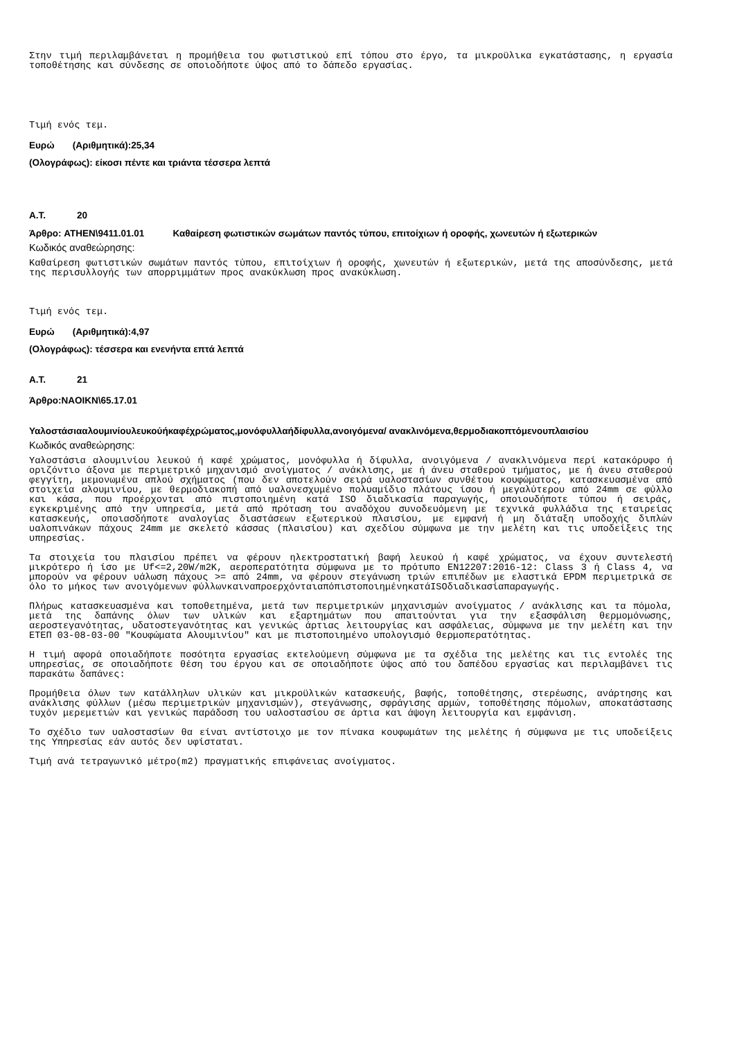Στην τιμή περιλαμβάνεται η προμήθεια του φωτιστικού επί τόπου στο έργο, τα μικροϋλικα εγκατάστασης, η εργασία τοποθέτησης και σύνδεσης σε οποιοδήποτε ύψος από το δάπεδο εργασίας.
Τιμή ενός τεμ.
Ευρώ (Αριθμητικά):25,34
(Ολογράφως): είκοσι πέντε και τριάντα τέσσερα λεπτά
Α.Τ. 20
Άρθρο: ATHEN\9411.01.01 Καθαίρεση φωτιστικών σωμάτων παντός τύπου, επιτοίχιων ή οροφής, χωνευτών ή εξωτερικών
Κωδικός αναθεώρησης:
Καθαίρεση φωτιστικών σωμάτων παντός τύπου, επιτοίχιων ή οροφής, χωνευτών ή εξωτερικών, μετά της αποσύνδεσης, μετά της περισυλλογής των απορριμμάτων προς ανακύκλωση προς ανακύκλωση.
Τιμή ενός τεμ.
Ευρώ (Αριθμητικά):4,97
(Ολογράφως): τέσσερα και ενενήντα επτά λεπτά
Α.Τ. 21
Άρθρο:NAOIKN\65.17.01
Υαλοστάσιααλουμινίουλευκούήκαφέχρώματος,μονόφυλλαήδίφυλλα,ανοιγόμενα/ ανακλινόμενα,θερμοδιακοπτόμενουπλαισίου
Κωδικός αναθεώρησης:
Υαλοστάσια αλουμινίου λευκού ή καφέ χρώματος, μονόφυλλα ή δίφυλλα, ανοιγόμενα / ανακλινόμενα περί κατακόρυφο ή οριζόντιο άξονα με περιμετρικό μηχανισμό ανοίγματος / ανάκλισης, με ή άνευ σταθερού τμήματος, με ή άνευ σταθερού φεγγίτη, μεμονωμένα απλού σχήματος (που δεν αποτελούν σειρά υαλοστασίων συνθέτου κουφώματος, κατασκευασμένα από στοιχεία αλουμινίου, με θερμοδιακοπή από υαλονεσχυμένο πολυαμίδιο πλάτους ίσου ή μεγαλύτερου από 24mm σε φύλλο και κάσα, που προέρχονται από πιστοποιημένη κατά ISO διαδικασία παραγωγής, οποιουδήποτε τύπου ή σειράς, εγκεκριμένης από την υπηρεσία, μετά από πρόταση του αναδόχου συνοδευόμενη με τεχνικά φυλλάδια της εταιρείας κατασκευής, οποιασδήποτε αναλογίας διαστάσεων εξωτερικού πλαισίου, με εμφανή ή μη διάταξη υποδοχής διπλών υαλοπινάκων πάχους 24mm με σκελετό κάσσας (πλαισίου) και σχεδίου σύμφωνα με την μελέτη και τις υποδείξεις της υπηρεσίας.
Τα στοιχεία του πλαισίου πρέπει να φέρουν ηλεκτροστατική βαφή λευκού ή καφέ χρώματος, να έχουν συντελεστή μικρότερο ή ίσο με Uf<=2,20W/m2K, αεροπερατότητα σύμφωνα με το πρότυπο EN12207:2016-12: Class 3 ή Class 4, να μπορούν να φέρουν υάλωση πάχους >= από 24mm, να φέρουν στεγάνωση τριών επιπέδων με ελαστικά EPDM περιμετρικά σε όλο το μήκος των ανοιγόμενων φύλλωνκαιναπροερχόνταιαπόπιστοποιημένηκατάISOδιαδικασίαπαραγωγής.
Πλήρως κατασκευασμένα και τοποθετημένα, μετά των περιμετρικών μηχανισμών ανοίγματος / ανάκλισης και τα πόμολα, μετά της δαπάνης όλων των υλικών και εξαρτημάτων που απαιτούνται για την εξασφάλιση θερμομόνωσης, αεροστεγανότητας, υδατοστεγανότητας και γενικώς άρτιας λειτουργίας και ασφάλειας, σύμφωνα με την μελέτη και την ΕΤΕΠ 03-08-03-00 "Κουφώματα Αλουμινίου" και με πιστοποιημένο υπολογισμό θερμοπερατότητας.
Η τιμή αφορά οποιαδήποτε ποσότητα εργασίας εκτελούμενη σύμφωνα με τα σχέδια της μελέτης και τις εντολές της υπηρεσίας, σε οποιαδήποτε θέση του έργου και σε οποιαδήποτε ύψος από του δαπέδου εργασίας και περιλαμβάνει τις παρακάτω δαπάνες:
Προμήθεια όλων των κατάλληλων υλικών και μικροϋλικών κατασκευής, βαφής, τοποθέτησης, στερέωσης, ανάρτησης και ανάκλισης φύλλων (μέσω περιμετρικών μηχανισμών), στεγάνωσης, σφράγισης αρμών, τοποθέτησης πόμολων, αποκατάστασης τυχόν μερεμετιών και γενικώς παράδοση του υαλοστασίου σε άρτια και άψογη λειτουργία και εμφάνιση.
Το σχέδιο των υαλοστασίων θα είναι αντίστοιχο με τον πίνακα κουφωμάτων της μελέτης ή σύμφωνα με τις υποδείξεις της Υπηρεσίας εάν αυτός δεν υφίσταται.
Τιμή ανά τετραγωνικό μέτρο(m2) πραγματικής επιφάνειας ανοίγματος.